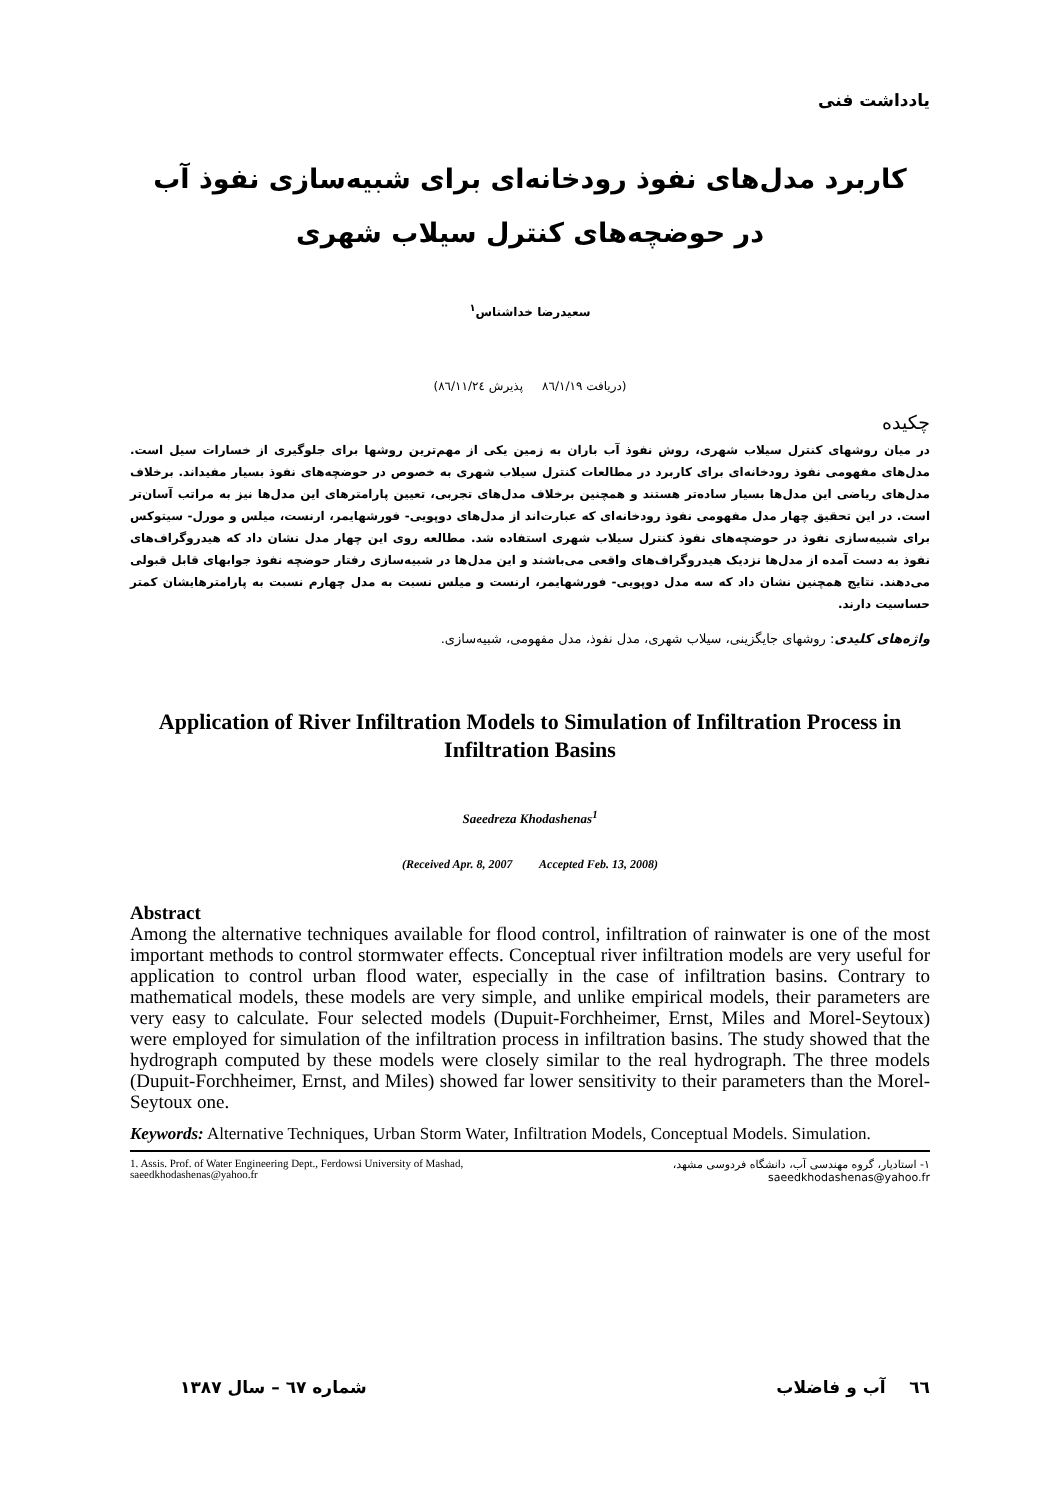یادداشت فنی
کاربرد مدل‌های نفوذ رودخانه‌ای برای شبیه‌سازی نفوذ آب
در حوضچه‌های کنترل سیلاب شهری
سعیدرضا خداشناس<sup>۱</sup>
(دریافت ۸٦/۱/۱۹ پذیرش ۸٦/۱۱/۲٤)
چکیده
در میان روشهای کنترل سیلاب شهری، روش نفوذ آب باران به زمین یکی از مهم‌ترین روشها برای جلوگیری از خسارات سیل است. مدل‌های مفهومی نفوذ رودخانه‌ای برای کاربرد در مطالعات کنترل سیلاب شهری به خصوص در حوضچه‌های نفوذ بسیار مفیداند. برخلاف مدل‌های ریاضی این مدل‌ها بسیار ساده‌تر هستند و همچنین برخلاف مدل‌های تجربی، تعیین پارامترهای این مدل‌ها نیز به مراتب آسان‌تر است. در این تحقیق چهار مدل مفهومی نفوذ رودخانه‌ای که عبارت‌اند از مدل‌های دوپویی- فورشهایمر، ارنست، میلس و مورل- سیتوکس برای شبیه‌سازی نفوذ در حوضچه‌های نفوذ کنترل سیلاب شهری استفاده شد. مطالعه روی این چهار مدل نشان داد که هیدروگراف‌های نفوذ به دست آمده از مدل‌ها نزدیک هیدروگراف‌های واقعی می‌باشند و این مدل‌ها در شبیه‌سازی رفتار حوضچه نفوذ جوابهای قابل قبولی می‌دهند. نتایج همچنین نشان داد که سه مدل دوپویی- فورشهایمر، ارنست و میلس نسبت به مدل چهارم نسبت به پارامترهایشان کمتر حساسیت دارند.
واژه‌های کلیدی: روشهای جایگزینی، سیلاب شهری، مدل نفوذ، مدل مفهومی، شبیه‌سازی.
Application of River Infiltration Models to Simulation of Infiltration Process in Infiltration Basins
Saeedreza Khodashenas<sup>1</sup>
(Received Apr. 8, 2007 Accepted Feb. 13, 2008)
Abstract
Among the alternative techniques available for flood control, infiltration of rainwater is one of the most important methods to control stormwater effects. Conceptual river infiltration models are very useful for application to control urban flood water, especially in the case of infiltration basins. Contrary to mathematical models, these models are very simple, and unlike empirical models, their parameters are very easy to calculate. Four selected models (Dupuit-Forchheimer, Ernst, Miles and Morel-Seytoux) were employed for simulation of the infiltration process in infiltration basins. The study showed that the hydrograph computed by these models were closely similar to the real hydrograph. The three models (Dupuit-Forchheimer, Ernst, and Miles) showed far lower sensitivity to their parameters than the Morel- Seytoux one.
Keywords: Alternative Techniques, Urban Storm Water, Infiltration Models, Conceptual Models. Simulation.
1. Assis. Prof. of Water Engineering Dept., Ferdowsi University of Mashad, saeedkhodashenas@yahoo.fr
۱- استادیار، گروه مهندسی آب، دانشگاه فردوسی مشهد، saeedkhodashenas@yahoo.fr
٦٦ آب و فاضلاب شماره ٦۷ – سال ۱۳۸۷